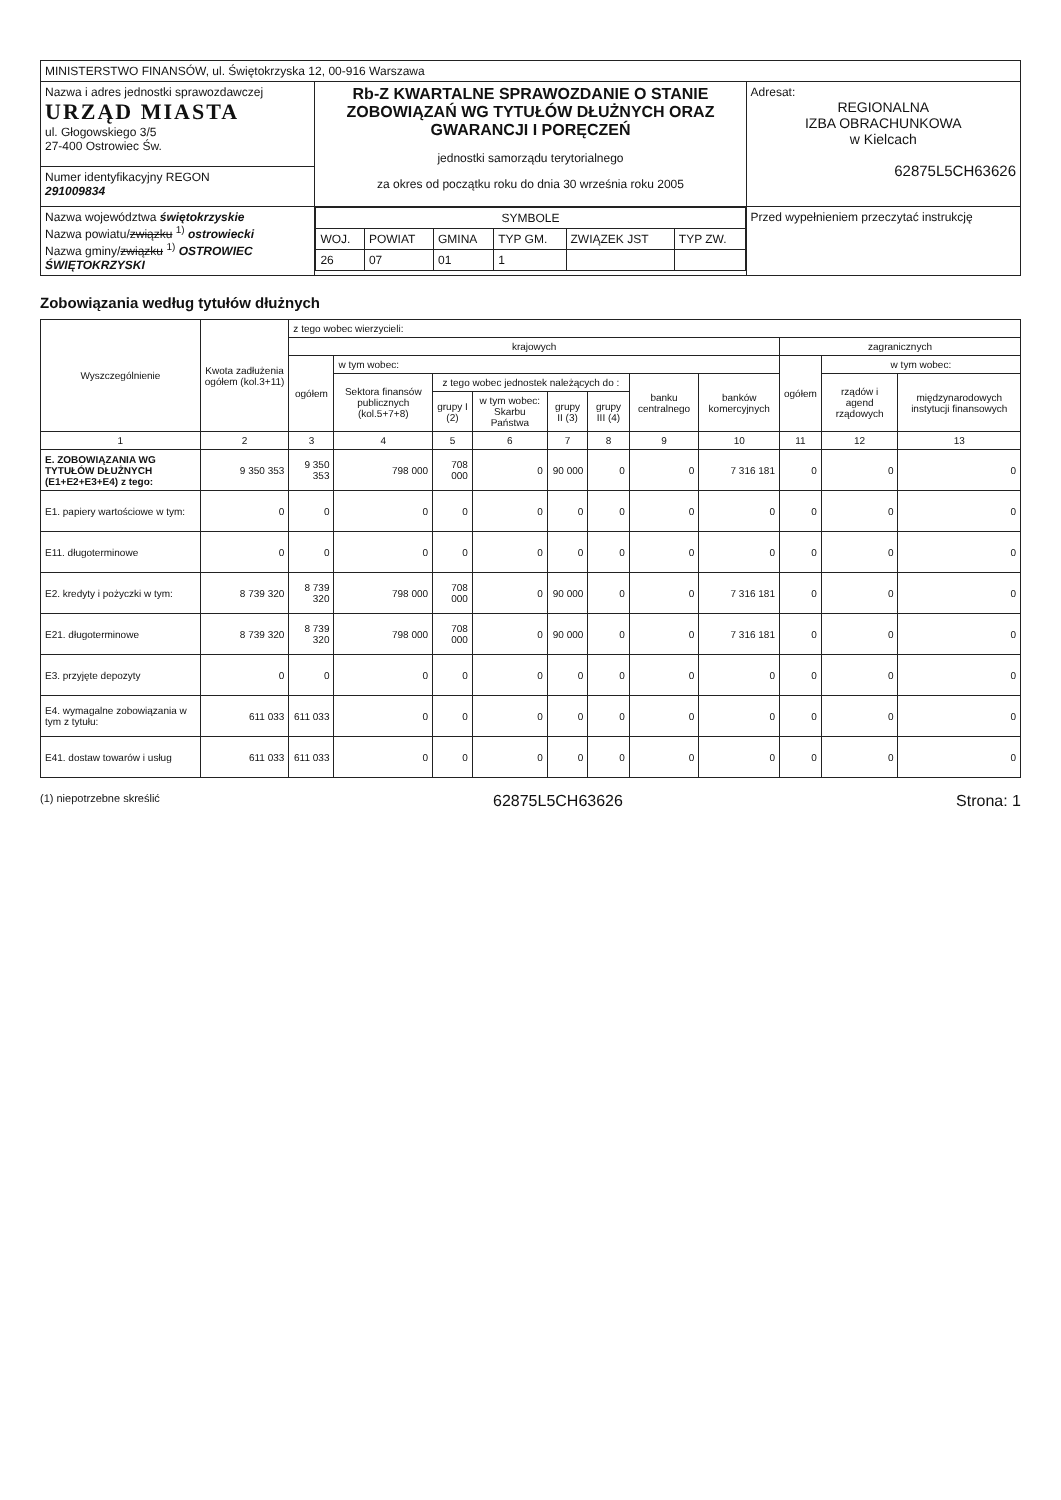| MINISTERSTWO FINANSÓW, ul. Świętokrzyska 12, 00-916 Warszawa | | |
| Nazwa i adres jednostki sprawozdawczej URZĄD MIASTA ul. Głogowskiego 3/5 27-400 Ostrowiec Św. | Rb-Z KWARTALNE SPRAWOZDANIE O STANIE ZOBOWIĄZAŃ WG TYTUŁÓW DŁUŻNYCH ORAZ GWARANCJI I PORĘCZEŃ jednostki samorządu terytorialnego za okres od początku roku do dnia 30 września roku 2005 | Adresat: REGIONALNA IZBA OBRACHUNKOWA w Kielcach 62875L5CH63626 |
| Numer identyfikacyjny REGON 291009834 | | |
| Nazwa województwa świętokrzyskie Nazwa powiatu/ związku <sup>1)</sup> ostrowiecki Nazwa gminy/ związku <sup>1)</sup> OSTROWIEC ŚWIĘTOKRZYSKI | / SYMBOLE / / / / / / / --- / --- / --- / --- / --- / --- / / WOJ. / POWIAT / GMINA / TYP GM. / ZWIĄZEK JST / TYP ZW. / / 26 / 07 / 01 / 1 / / / | Przed wypełnieniem przeczytać instrukcję |
Zobowiązania według tytułów dłużnych
| Wyszczególnienie | Kwota zadłużenia ogółem (kol.3+11) | z tego wobec wierzycieli: | | | | | | | | | | |
| --- | --- | --- | --- | --- | --- | --- | --- | --- | --- | --- | --- | --- |
| | | krajowych | | | | | | | | zagranicznych | | |
| | | ogółem | w tym wobec: | | | | | | | ogółem | w tym wobec: | |
| | | | Sektora finansów publicznych (kol.5+7+8) | z tego wobec jednostek należących do : | | | | banku centralnego | banków komercyjnych | | rządów i agend rządowych | międzynarodowych instytucji finansowych |
| | | | | grupy I (2) | w tym wobec: Skarbu Państwa | grupy II (3) | grupy III (4) | | | | | |
| 1 | 2 | 3 | 4 | 5 | 6 | 7 | 8 | 9 | 10 | 11 | 12 | 13 |
| E. ZOBOWIĄZANIA WG TYTUŁÓW DŁUŻNYCH (E1+E2+E3+E4) z tego: | 9 350 353 | 9 350 353 | 798 000 | 708 000 | 0 | 90 000 | 0 | 0 | 7 316 181 | 0 | 0 | 0 |
| E1. papiery wartościowe w tym: | 0 | 0 | 0 | 0 | 0 | 0 | 0 | 0 | 0 | 0 | 0 | 0 |
| E11. długoterminowe | 0 | 0 | 0 | 0 | 0 | 0 | 0 | 0 | 0 | 0 | 0 | 0 |
| E2. kredyty i pożyczki w tym: | 8 739 320 | 8 739 320 | 798 000 | 708 000 | 0 | 90 000 | 0 | 0 | 7 316 181 | 0 | 0 | 0 |
| E21. długoterminowe | 8 739 320 | 8 739 320 | 798 000 | 708 000 | 0 | 90 000 | 0 | 0 | 7 316 181 | 0 | 0 | 0 |
| E3. przyjęte depozyty | 0 | 0 | 0 | 0 | 0 | 0 | 0 | 0 | 0 | 0 | 0 | 0 |
| E4. wymagalne zobowiązania w tym z tytułu: | 611 033 | 611 033 | 0 | 0 | 0 | 0 | 0 | 0 | 0 | 0 | 0 | 0 |
| E41. dostaw towarów i usług | 611 033 | 611 033 | 0 | 0 | 0 | 0 | 0 | 0 | 0 | 0 | 0 | 0 |
(1) niepotrzebne skreślić 62875L5CH63626 Strona: 1